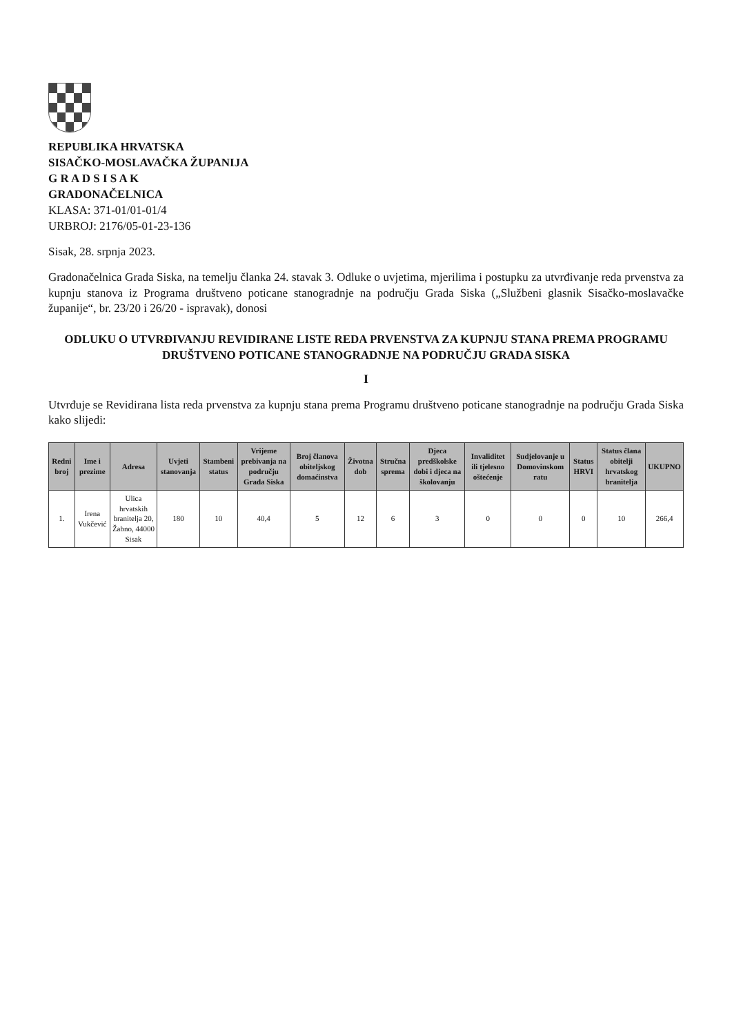REPUBLIKA HRVATSKA
SISAČKO-MOSLAVAČKA ŽUPANIJA
G R A D S I S A K
GRADONAČELNICA
KLASA: 371-01/01-01/4
URBROJ: 2176/05-01-23-136
Sisak, 28. srpnja 2023.
Gradonačelnica Grada Siska, na temelju članka 24. stavak 3. Odluke o uvjetima, mjerilima i postupku za utvrđivanje reda prvenstva za kupnju stanova iz Programa društveno poticane stanogradnje na području Grada Siska („Službeni glasnik Sisačko-moslavačke županije“, br. 23/20 i 26/20 - ispravak), donosi
ODLUKU O UTVRĐIVANJU REVIDIRANE LISTE REDA PRVENSTVA ZA KUPNJU STANA PREMA PROGRAMU DRUŠTVENO POTICANE STANOGRADNJE NA PODRUČJU GRADA SISKA
I
Utvrđuje se Revidirana lista reda prvenstva za kupnju stana prema Programu društveno poticane stanogradnje na području Grada Siska kako slijedi:
| Redni broj | Ime i prezime | Adresa | Uvjeti stanovanja | Stambeni status | Vrijeme prebivanja na području Grada Siska | Broj članova obiteljskog domaćinstva | Životna dob | Stručna sprema | Djeca predškolske dobi i djeca na školovanju | Invaliditet ili tjelesno oštećenje | Sudjelovanje u Domovinskom ratu | Status HRVI | Status člana obitelji hrvatskog branitelja | UKUPNO |
| --- | --- | --- | --- | --- | --- | --- | --- | --- | --- | --- | --- | --- | --- | --- |
| 1. | Irena Vukčević | Ulica hrvatskih branitelja 20, Žabno, 44000 Sisak | 180 | 10 | 40,4 | 5 | 12 | 6 | 3 | 0 | 0 | 0 | 10 | 266,4 |